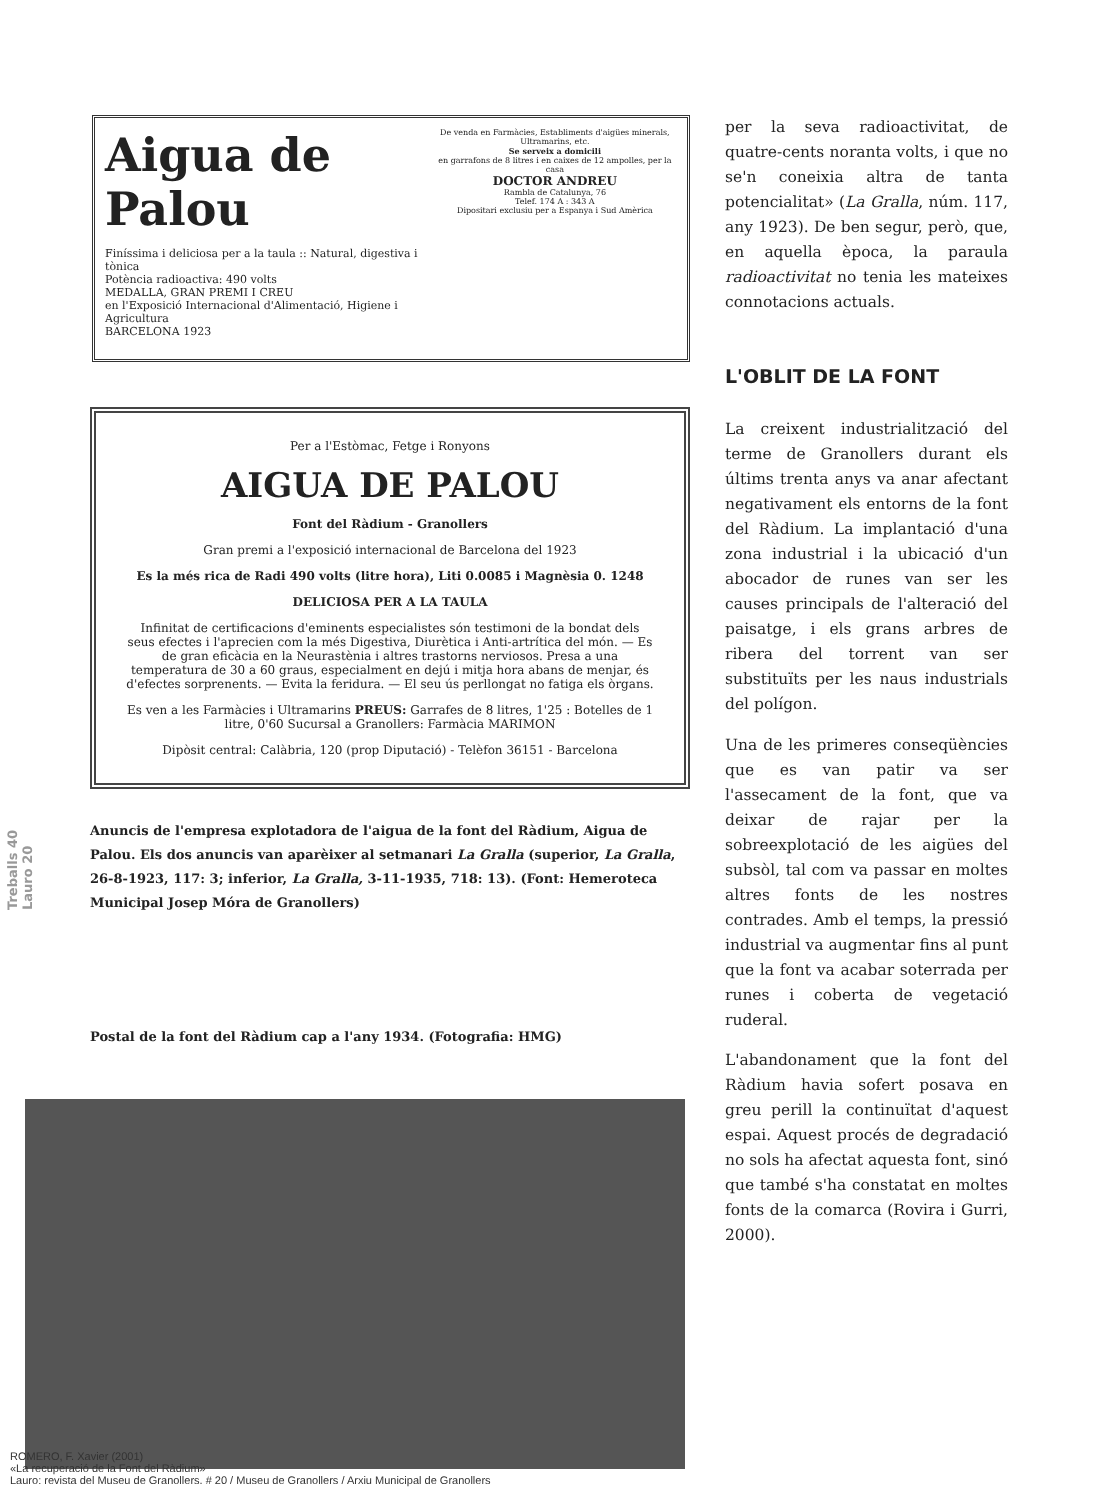Treballs 40 Lauro 20
Aigua de Palou
Finíssima i deliciosa per a la taula :: Natural, digestiva i tònica
Potència radioactiva: 490 volts
MEDALLA, GRAN PREMI I CREU
en l'Exposició Internacional d'Alimentació, Higiene i Agricultura
BARCELONA 1923
De venda en Farmàcies, Establiments d'aigües minerals, Ultramarins, etc.
Se serveix a domicili
en garrafons de 8 litres i en caixes de 12 ampolles, per la casa
DOCTOR ANDREU
Rambla de Catalunya, 76
Telef. 174 A : 343 A
Dipositari exclusiu per a Espanya i Sud Amèrica
Per a l'Estòmac, Fetge i Ronyons
AIGUA DE PALOU
Font del Ràdium - Granollers
Gran premi a l'exposició internacional de Barcelona del 1923
Es la més rica de Radi 490 volts (litre hora), Liti 0.0085 i Magnèsia 0. 1248
DELICIOSA PER A LA TAULA
Infinitat de certificacions d'eminents especialistes són testimoni de la bondat dels seus efectes i l'aprecien com la més Digestiva, Diurètica i Anti-artrítica del món. — Es de gran eficàcia en la Neurastènia i altres trastorns nerviosos. Presa a una temperatura de 30 a 60 graus, especialment en dejú i mitja hora abans de menjar, és d'efectes sorprenents. — Evita la feridura. — El seu ús perllongat no fatiga els òrgans.
Es ven a les Farmàcies i Ultramarins PREUS: Garrafes de 8 litres, 1'25 : Botelles de 1 litre, 0'60 Sucursal a Granollers: Farmàcia MARIMON
Dipòsit central: Calàbria, 120 (prop Diputació) - Telèfon 36151 - Barcelona
Anuncis de l'empresa explotadora de l'aigua de la font del Ràdium, Aigua de Palou. Els dos anuncis van aparèixer al setmanari La Gralla (superior, La Gralla, 26-8-1923, 117: 3; inferior, La Gralla, 3-11-1935, 718: 13). (Font: Hemeroteca Municipal Josep Móra de Granollers)
Postal de la font del Ràdium cap a l'any 1934. (Fotografia: HMG)
per la seva radioactivitat, de quatre-cents noranta volts, i que no se'n coneixia altra de tanta potencialitat» (La Gralla, núm. 117, any 1923). De ben segur, però, que, en aquella època, la paraula radioactivitat no tenia les mateixes connotacions actuals.
L'OBLIT DE LA FONT
La creixent industrialització del terme de Granollers durant els últims trenta anys va anar afectant negativament els entorns de la font del Ràdium. La implantació d'una zona industrial i la ubicació d'un abocador de runes van ser les causes principals de l'alteració del paisatge, i els grans arbres de ribera del torrent van ser substituïts per les naus industrials del polígon.
Una de les primeres conseqüències que es van patir va ser l'assecament de la font, que va deixar de rajar per la sobreexplotació de les aigües del subsòl, tal com va passar en moltes altres fonts de les nostres contrades. Amb el temps, la pressió industrial va augmentar fins al punt que la font va acabar soterrada per runes i coberta de vegetació ruderal.
L'abandonament que la font del Ràdium havia sofert posava en greu perill la continuïtat d'aquest espai. Aquest procés de degradació no sols ha afectat aquesta font, sinó que també s'ha constatat en moltes fonts de la comarca (Rovira i Gurri, 2000).
ROMERO, F. Xavier (2001)
«La recuperació de la Font del Ràdium»
Lauro: revista del Museu de Granollers. # 20 / Museu de Granollers / Arxiu Municipal de Granollers